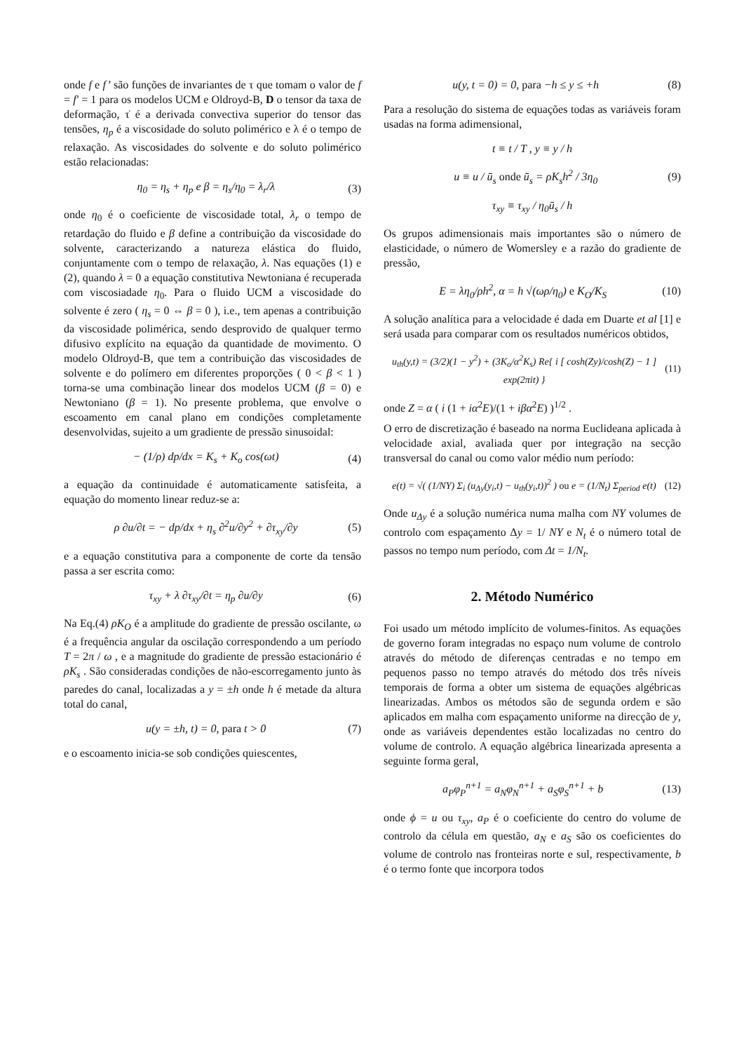onde f e f’ são funções de invariantes de τ que tomam o valor de f = f′ = 1 para os modelos UCM e Oldroyd-B, D o tensor da taxa de deformação, τ̇ é a derivada convectiva superior do tensor das tensões, η<sub>p</sub> é a viscosidade do soluto polimérico e λ é o tempo de relaxação. As viscosidades do solvente e do soluto polimérico estão relacionadas:
η<sub>0</sub> = η<sub>s</sub> + η<sub>p</sub> e β = η<sub>s</sub>/η<sub>0</sub> = λ<sub>r</sub>/λ (3)
onde η<sub>0</sub> é o coeficiente de viscosidade total, λ<sub>r</sub> o tempo de retardação do fluido e β define a contribuição da viscosidade do solvente, caracterizando a natureza elástica do fluido, conjuntamente com o tempo de relaxação, λ. Nas equações (1) e (2), quando λ = 0 a equação constitutiva Newtoniana é recuperada com viscosiadade η<sub>0</sub>. Para o fluido UCM a viscosidade do solvente é zero ( η<sub>s</sub> = 0 ⇔ β = 0 ), i.e., tem apenas a contribuição da viscosidade polimérica, sendo desprovido de qualquer termo difusivo explícito na equação da quantidade de movimento. O modelo Oldroyd-B, que tem a contribuição das viscosidades de solvente e do polímero em diferentes proporções ( 0 < β < 1 ) torna-se uma combinação linear dos modelos UCM (β = 0) e Newtoniano (β = 1). No presente problema, que envolve o escoamento em canal plano em condições completamente desenvolvidas, sujeito a um gradiente de pressão sinusoidal:
− (1/ρ) dp/dx = K<sub>s</sub> + K<sub>o</sub> cos(ωt) (4)
a equação da continuidade é automaticamente satisfeita, a equação do momento linear reduz-se a:
ρ ∂u/∂t = − dp/dx + η<sub>s</sub> ∂<sup>2</sup>u/∂y<sup>2</sup> + ∂τ<sub>xy</sub>/∂y (5)
e a equação constitutiva para a componente de corte da tensão passa a ser escrita como:
τ<sub>xy</sub> + λ ∂τ<sub>xy</sub>/∂t = η<sub>p</sub> ∂u/∂y (6)
Na Eq.(4) ρK<sub>O</sub> é a amplitude do gradiente de pressão oscilante, ω é a frequência angular da oscilação correspondendo a um período T = 2π / ω , e a magnitude do gradiente de pressão estacionário é ρK<sub>s</sub> . São consideradas condições de não-escorregamento junto às paredes do canal, localizadas a y = ±h onde h é metade da altura total do canal,
u(y = ±h, t) = 0, para t > 0 (7)
e o escoamento inicia-se sob condições quiescentes,
u(y, t = 0) = 0, para −h ≤ y ≤ +h (8)
Para a resolução do sistema de equações todas as variáveis foram usadas na forma adimensional,
t ≡ t / T , y ≡ y / h
u ≡ u / ū<sub>s</sub> onde ū<sub>s</sub> = ρK<sub>s</sub>h<sup>2</sup> / 3η<sub>0</sub> (9)
τ<sub>xy</sub> ≡ τ<sub>xy</sub> / η<sub>0</sub>ū<sub>s</sub> / h
Os grupos adimensionais mais importantes são o número de elasticidade, o número de Womersley e a razão do gradiente de pressão,
E = λη<sub>0</sub>/ρh<sup>2</sup>, α = h √(ωρ/η<sub>0</sub>) e K<sub>O</sub>/K<sub>S</sub> (10)
A solução analítica para a velocidade é dada em Duarte et al [1] e será usada para comparar com os resultados numéricos obtidos,
u<sub>th</sub>(y,t) = (3/2)(1 − y<sup>2</sup>) + (3K<sub>o</sub>/α<sup>2</sup>K<sub>s</sub>) Re{ i [ cosh(Zy)/cosh(Z) − 1 ] exp(2πit) } (11)
onde Z = α ( i (1 + iα<sup>2</sup>E)/(1 + iβα<sup>2</sup>E) )<sup>1/2</sup> .
O erro de discretização é baseado na norma Euclideana aplicada à velocidade axial, avaliada quer por integração na secção transversal do canal ou como valor médio num período:
e(t) = √( (1/NY) Σ<sub>i</sub> (u<sub>Δy</sub>(y<sub>i</sub>,t) − u<sub>th</sub>(y<sub>i</sub>,t))<sup>2</sup> ) ou e = (1/N<sub>t</sub>) Σ<sub>period</sub> e(t) (12)
Onde u<sub>Δy</sub> é a solução numérica numa malha com NY volumes de controlo com espaçamento Δy = 1/ NY e N<sub>t</sub> é o número total de passos no tempo num período, com Δt = 1/N<sub>t</sub>.
2. Método Numérico
Foi usado um método implícito de volumes-finitos. As equações de governo foram integradas no espaço num volume de controlo através do método de diferenças centradas e no tempo em pequenos passo no tempo através do método dos três níveis temporais de forma a obter um sistema de equações algébricas linearizadas. Ambos os métodos são de segunda ordem e são aplicados em malha com espaçamento uniforme na direcção de y, onde as variáveis dependentes estão localizadas no centro do volume de controlo. A equação algébrica linearizada apresenta a seguinte forma geral,
a<sub>P</sub>φ<sub>P</sub><sup>n+1</sup> = a<sub>N</sub>φ<sub>N</sub><sup>n+1</sup> + a<sub>S</sub>φ<sub>S</sub><sup>n+1</sup> + b (13)
onde ϕ = u ou τ<sub>xy</sub>, a<sub>P</sub> é o coeficiente do centro do volume de controlo da célula em questão, a<sub>N</sub> e a<sub>S</sub> são os coeficientes do volume de controlo nas fronteiras norte e sul, respectivamente, b é o termo fonte que incorpora todos